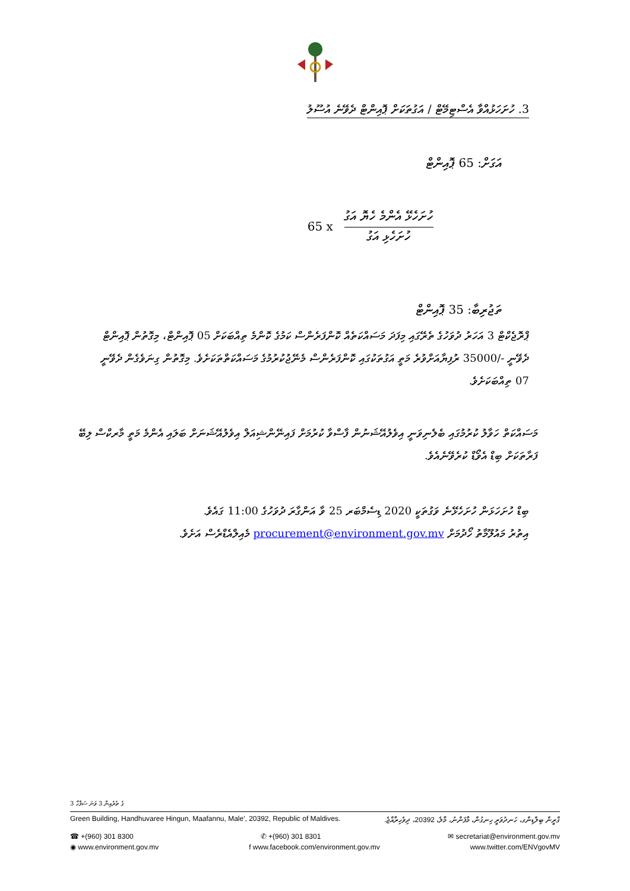3. ހުށަހަޅުއްވާ އެސްޓިމޭޓް / އަގުތަކަށް ޕޮއިންޓް ދެވޭނެ އުސޫލު
އަގަށް: 65 ޕޮއިންޓް
65 x
ހުށަހެޅޭ އެންމެ ހެޔޮ އަގު
ހުށަހެޅި އަގު
ތަޖުރިބާ: 35 ޕޮއިންޓް
ޕްރޮޖެކްޓް 3 އަހަރު ދުވަހުގެ ތެރޭގައި މިފަދަ މަސައްކަތެއް ކޮންފަރެންސް ކަމުގެ ކޮންމެ ތިއްބަކަށް 05 ޕޮއިންޓް، މިގޮތުން ޕޮއިންޓް ދެވޭނީ -/35000 ރުފިޔާއަށްވުރެ މަތީ އަގުތަކުގައި ކޮންފަރެންސް މެނޭޖުކުރުމުގެ މަސައްކަތްތަކަށެވެ. މިގޮތުން ގިނަވެގެން ދެވޭނީ 07 ތިއްބަކަށެވެ.
މަސައްކަތް ހަވާލު ކުރުމުގައި ބެލެނިވަނީ އިވެލުއޭޝަނުން ފާސްވާ ކުރުމަށް ފައިނޭންޝިއަލް އިވެލުއޭޝަނަށް ބަލައި އެންމެ މަތީ މާރކްސް ލިބޭ ފަރާތަކަށް ބިޑް އެވޯޑް ކުރެވޭނެއެވެ.
ބިޑް ހުށަހަޅަން ހުށަހެޅޭނެ ވަގުތަކީ 2020 ޑިސެމްބަރ 25 ވާ އަންގާރަ ދުވަހުގެ 11:00 ގައެވެ.
އިތުރު މައުލޫމާތު ހޯދުމަށް procurement@environment.gov.mv މެއިލްއެޑްރެސް އަށެވެ.
3 ގެ ތެރެއިން 3 ވަނަ ސަފްހާ
Green Building, Handhuvaree Hingun, Maafannu, Male', 20392, Republic of Maldives. ގްރީން ބިލްޑިންގ، ހަނދުވަރީ ހިނގުން، މާފަންނު، މާލެ، 20392، ދިވެހިރާއްޖެ.
☎ +(960) 301 8300 ✆ +(960) 301 8301 ✉ secretariat@environment.gov.mv
◉ www.environment.gov.mv f www.facebook.com/environment.gov.mv www.twitter.com/ENVgovMV